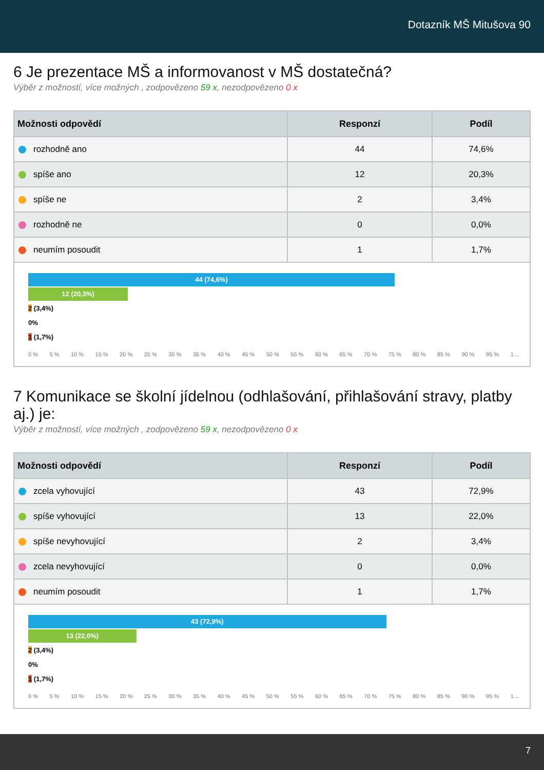Dotazník MŠ Mitušova 90
6 Je prezentace MŠ a informovanost v MŠ dostatečná?
Výběr z možností, více možných , zodpovězeno 59 x, nezodpovězeno 0 x
| Možnosti odpovědí | Responzí | Podíl |
| --- | --- | --- |
| rozhodně ano | 44 | 74,6% |
| spíše ano | 12 | 20,3% |
| spíše ne | 2 | 3,4% |
| rozhodně ne | 0 | 0,0% |
| neumím posoudit | 1 | 1,7% |
44 (74,6%)
12 (20,3%)
2 (3,4%)
0%
1 (1,7%)
0 % 5 % 10 % 15 % 20 % 25 % 30 % 35 % 40 % 45 % 50 % 55 % 60 % 65 % 70 % 75 % 80 % 85 % 90 % 95 % 1…
7 Komunikace se školní jídelnou (odhlašování, přihlašování stravy, platby aj.) je:
Výběr z možností, více možných , zodpovězeno 59 x, nezodpovězeno 0 x
| Možnosti odpovědí | Responzí | Podíl |
| --- | --- | --- |
| zcela vyhovující | 43 | 72,9% |
| spíše vyhovující | 13 | 22,0% |
| spíše nevyhovující | 2 | 3,4% |
| zcela nevyhovující | 0 | 0,0% |
| neumím posoudit | 1 | 1,7% |
43 (72,9%)
13 (22,0%)
2 (3,4%)
0%
1 (1,7%)
0 % 5 % 10 % 15 % 20 % 25 % 30 % 35 % 40 % 45 % 50 % 55 % 60 % 65 % 70 % 75 % 80 % 85 % 90 % 95 % 1…
7